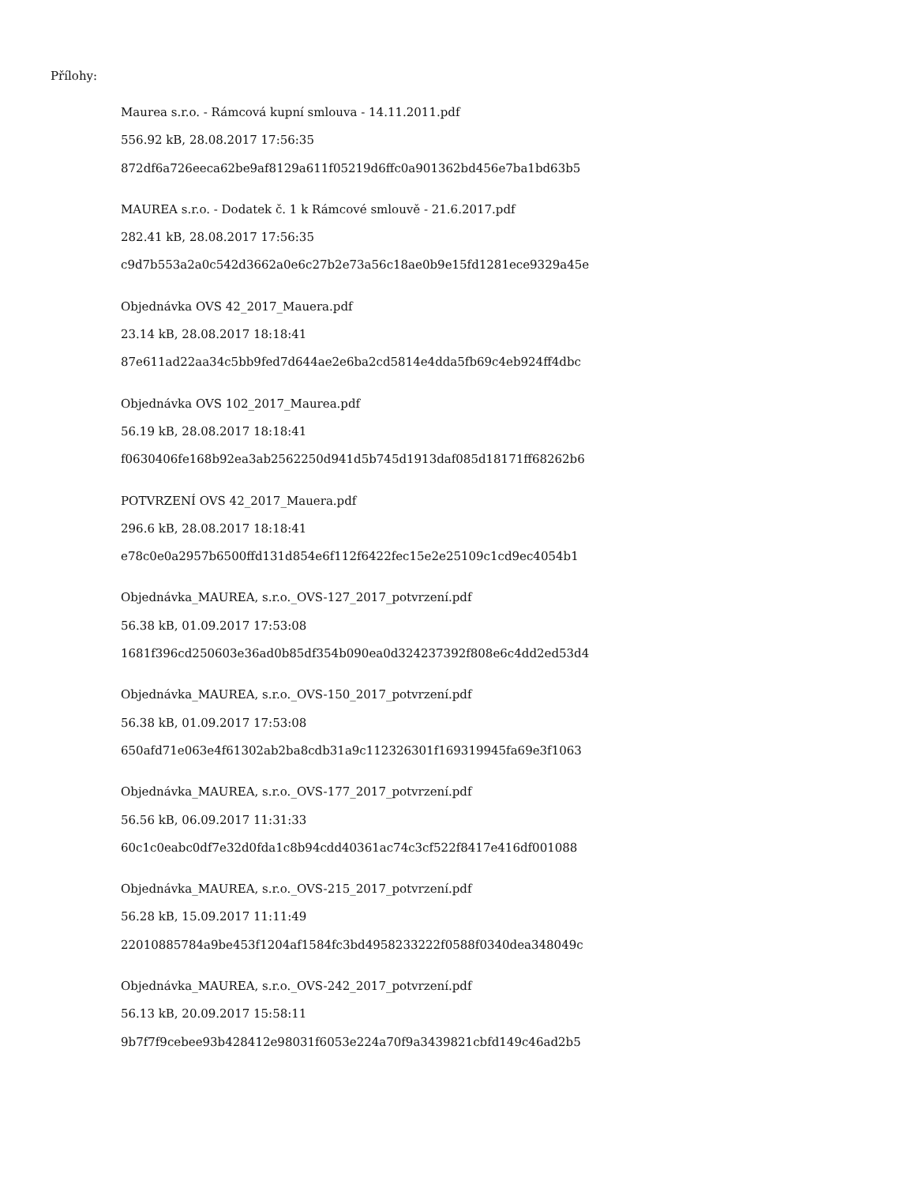Přílohy:
Maurea s.r.o. - Rámcová kupní smlouva - 14.11.2011.pdf
556.92 kB, 28.08.2017 17:56:35
872df6a726eeca62be9af8129a611f05219d6ffc0a901362bd456e7ba1bd63b5
MAUREA s.r.o. - Dodatek č. 1 k Rámcové smlouvě - 21.6.2017.pdf
282.41 kB, 28.08.2017 17:56:35
c9d7b553a2a0c542d3662a0e6c27b2e73a56c18ae0b9e15fd1281ece9329a45e
Objednávka OVS 42_2017_Mauera.pdf
23.14 kB, 28.08.2017 18:18:41
87e611ad22aa34c5bb9fed7d644ae2e6ba2cd5814e4dda5fb69c4eb924ff4dbc
Objednávka OVS 102_2017_Maurea.pdf
56.19 kB, 28.08.2017 18:18:41
f0630406fe168b92ea3ab2562250d941d5b745d1913daf085d18171ff68262b6
POTVRZENÍ OVS 42_2017_Mauera.pdf
296.6 kB, 28.08.2017 18:18:41
e78c0e0a2957b6500ffd131d854e6f112f6422fec15e2e25109c1cd9ec4054b1
Objednávka_MAUREA, s.r.o._OVS-127_2017_potvrzení.pdf
56.38 kB, 01.09.2017 17:53:08
1681f396cd250603e36ad0b85df354b090ea0d324237392f808e6c4dd2ed53d4
Objednávka_MAUREA, s.r.o._OVS-150_2017_potvrzení.pdf
56.38 kB, 01.09.2017 17:53:08
650afd71e063e4f61302ab2ba8cdb31a9c112326301f169319945fa69e3f1063
Objednávka_MAUREA, s.r.o._OVS-177_2017_potvrzení.pdf
56.56 kB, 06.09.2017 11:31:33
60c1c0eabc0df7e32d0fda1c8b94cdd40361ac74c3cf522f8417e416df001088
Objednávka_MAUREA, s.r.o._OVS-215_2017_potvrzení.pdf
56.28 kB, 15.09.2017 11:11:49
22010885784a9be453f1204af1584fc3bd4958233222f0588f0340dea348049c
Objednávka_MAUREA, s.r.o._OVS-242_2017_potvrzení.pdf
56.13 kB, 20.09.2017 15:58:11
9b7f7f9cebee93b428412e98031f6053e224a70f9a3439821cbfd149c46ad2b5